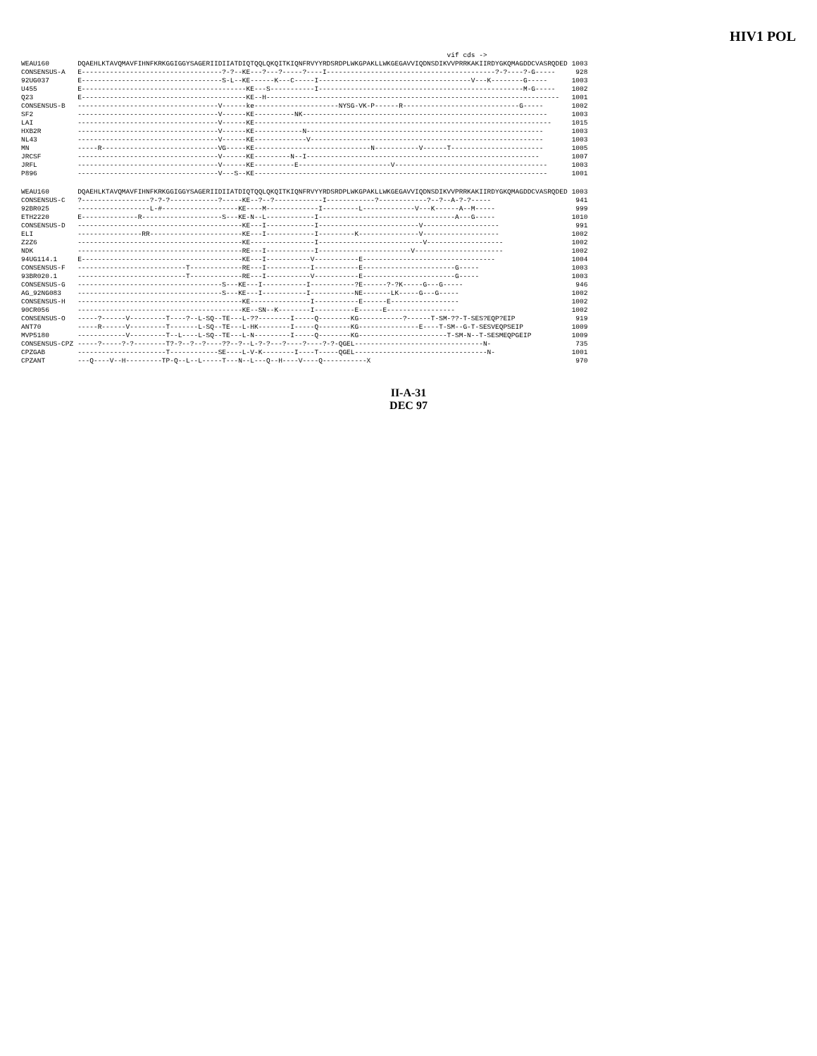HIV1 POL
| | vif cds -> | |
| WEAU160 | DQAEHLKTAVQMAVFIHNFKRKGGIGGYSAGERIIDIIATDIQTQQLQKQITKIQNFRVYYRDSRDPLWKGPAKLLWKGEGAVVIQDNSDIKVVPRRKAKIIRDYGKQMAGDDCVASRQDED | 1003 |
| CONSENSUS-A | E-----------------------------------?-?--KE---?---?-----?----I------------------------------------------?-?----?-G----- | 928 |
| 92UG037 | E-----------------------------------S-L--KE------K---C-----I--------------------------------------V---K--------G----- | 1003 |
| U455 | E-----------------------------------------KE---S-----------I---------------------------------------------------M-G----- | 1002 |
| Q23 | E-----------------------------------------KE--H------------------------------------------------------------------------- | 1001 |
| CONSENSUS-B | -----------------------------------V------ke---------------------NYSG-VK-P------R-----------------------------G----- | 1002 |
| SF2 | -----------------------------------V------KE----------NK------------------------------------------------------------- | 1003 |
| LAI | -----------------------------------V------KE-------------------------------------------------------------------------- | 1015 |
| HXB2R | -----------------------------------V------KE------------N----------------------------------------------------------- | 1003 |
| NL43 | -----------------------------------V------KE-------------V---------------------------------------------------------- | 1003 |
| MN | -----R-----------------------------VG-----KE-----------------------------N-----------V------T----------------------- | 1005 |
| JRCSF | -----------------------------------V------KE---------N--I---------------------------------------------------------- | 1007 |
| JRFL | -----------------------------------V------KE----------E-----------------------V-------------------------------------- | 1003 |
| P896 | -----------------------------------V---S--KE------------------------------------------------------------------------- | 1001 |
| WEAU160 | DQAEHLKTAVQMAVFIHNFKRKGGIGGYSAGERIIDIIATDIQTQQLQKQITKIQNFRVYYRDSRDPLWKGPAKLLWKGEGAVVIQDNSDIKVVPRRKAKIIRDYGKQMAGDDCVASRQDED | 1003 |
| CONSENSUS-C | ?-----------------?-?-?------------?-----KE--?--?------------I------------?------------?--?--A-?-?----- | 941 |
| 92BR025 | ------------------L-#-------------------KE----M-------------I---------L-------------V---K------A--M----- | 999 |
| ETH2220 | E--------------R--------------------S---KE-N--L------------I----------------------------------A---G----- | 1010 |
| CONSENSUS-D | -----------------------------------------KE---I------------I-------------------------V------------------- | 991 |
| ELI | ----------------RR-----------------------KE---I------------I---------K---------------V------------------- | 1002 |
| Z2Z6 | -----------------------------------------KE----------------I--------------------------V------------------- | 1002 |
| NDK | -----------------------------------------RE---I------------I-----------------------V---------------------- | 1002 |
| 94UG114.1 | E----------------------------------------KE---I-----------V-----------E--------------------------------- | 1004 |
| CONSENSUS-F | ---------------------------T-------------RE---I-----------I-----------E-----------------------G----- | 1003 |
| 93BR020.1 | ---------------------------T-------------RE---I-----------V-----------E-----------------------G----- | 1003 |
| CONSENSUS-G | ------------------------------------S---KE---I-----------I-----------?E------?-?K-----G---G----- | 946 |
| AG_92NG083 | ------------------------------------S---KE---I-----------I-----------NE-------LK-----G---G----- | 1002 |
| CONSENSUS-H | -----------------------------------------KE---------------I-----------E------E----------------- | 1002 |
| 90CR056 | -----------------------------------------KE--SN--K--------I----------E------E----------------- | 1002 |
| CONSENSUS-O | -----?------V---------T----?--L-SQ--TE---L-??--------I-----Q--------KG-----------?------T-SM-??-T-SES?EQP?EIP | 919 |
| ANT70 | -----R------V---------T-------L-SQ--TE---L-HK--------I-----Q--------KG---------------E----T-SM--G-T-SESVEQPSEIP | 1009 |
| MVP5180 | ------------V---------T--L----L-SQ--TE---L-N---------I-----Q--------KG----------------------T-SM-N--T-SESMEQPGEIP | 1009 |
| CONSENSUS-CPZ | -----?-----?-?--------T?-?--?--?----??--?--L-?-?---?----?----?-?-QGEL--------------------------------N- | 735 |
| CPZGAB | ----------------------T------------SE----L-V-K--------I----T-----QGEL---------------------------------N- | 1001 |
| CPZANT | ---Q----V--H---------TP-Q--L--L-----T---N--L---Q--H----V----Q-----------X | 970 |
II-A-31
DEC 97